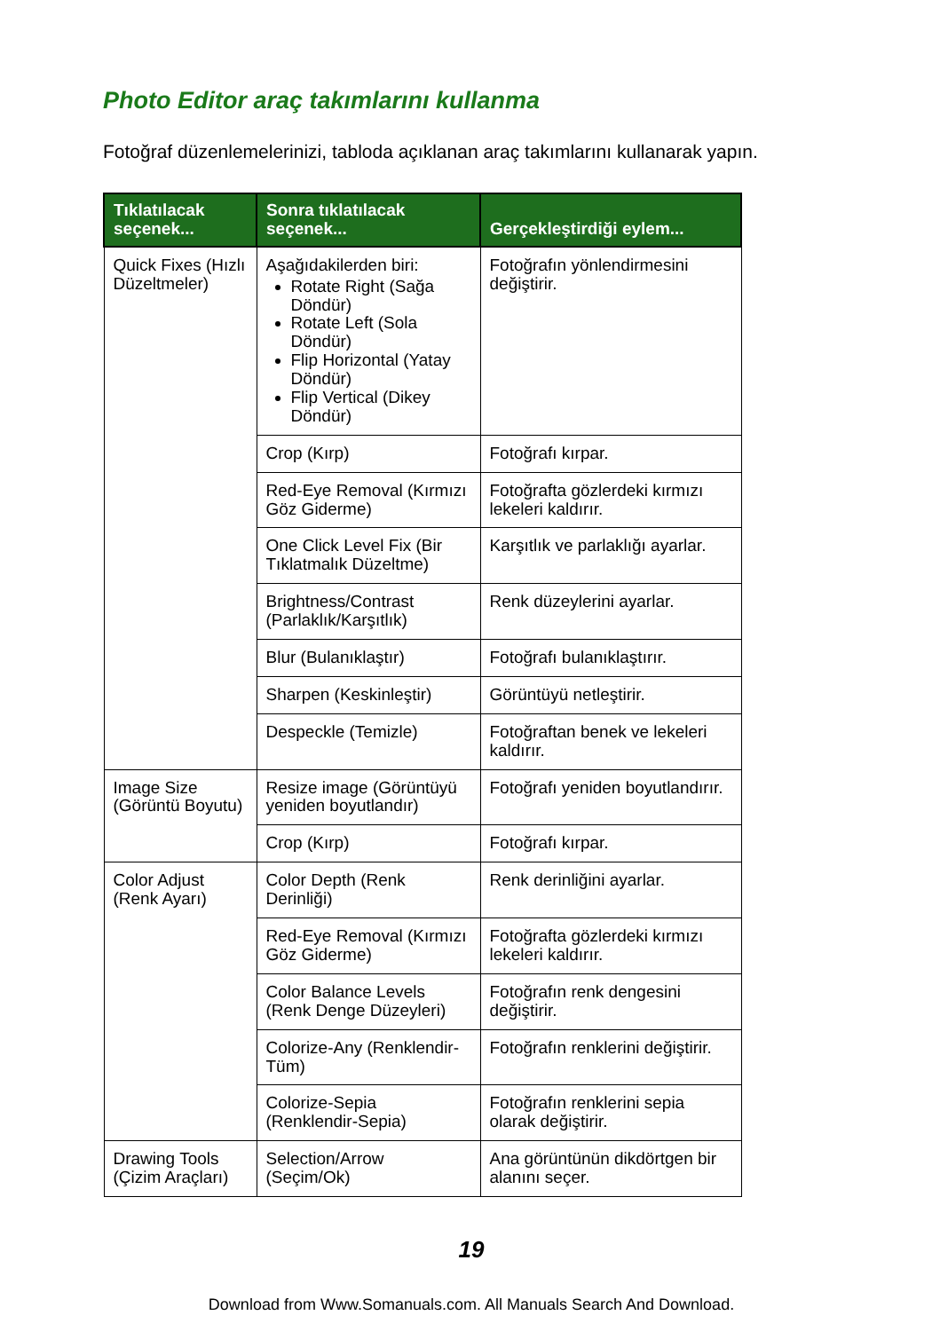Photo Editor araç takımlarını kullanma
Fotoğraf düzenlemelerinizi, tabloda açıklanan araç takımlarını kullanarak yapın.
| Tıklatılacak seçenek... | Sonra tıklatılacak seçenek... | Gerçekleştirdiği eylem... |
| --- | --- | --- |
| Quick Fixes (Hızlı Düzeltmeler) | Aşağıdakilerden biri: Rotate Right (Sağa Döndür) Rotate Left (Sola Döndür) Flip Horizontal (Yatay Döndür) Flip Vertical (Dikey Döndür) | Fotoğrafın yönlendirmesini değiştirir. |
| | Crop (Kırp) | Fotoğrafı kırpar. |
| | Red-Eye Removal (Kırmızı Göz Giderme) | Fotoğrafta gözlerdeki kırmızı lekeleri kaldırır. |
| | One Click Level Fix (Bir Tıklatmalık Düzeltme) | Karşıtlık ve parlaklığı ayarlar. |
| | Brightness/Contrast (Parlaklık/Karşıtlık) | Renk düzeylerini ayarlar. |
| | Blur (Bulanıklaştır) | Fotoğrafı bulanıklaştırır. |
| | Sharpen (Keskinleştir) | Görüntüyü netleştirir. |
| | Despeckle (Temizle) | Fotoğraftan benek ve lekeleri kaldırır. |
| Image Size (Görüntü Boyutu) | Resize image (Görüntüyü yeniden boyutlandır) | Fotoğrafı yeniden boyutlandırır. |
| | Crop (Kırp) | Fotoğrafı kırpar. |
| Color Adjust (Renk Ayarı) | Color Depth (Renk Derinliği) | Renk derinliğini ayarlar. |
| | Red-Eye Removal (Kırmızı Göz Giderme) | Fotoğrafta gözlerdeki kırmızı lekeleri kaldırır. |
| | Color Balance Levels (Renk Denge Düzeyleri) | Fotoğrafın renk dengesini değiştirir. |
| | Colorize-Any (Renklendir-Tüm) | Fotoğrafın renklerini değiştirir. |
| | Colorize-Sepia (Renklendir-Sepia) | Fotoğrafın renklerini sepia olarak değiştirir. |
| Drawing Tools (Çizim Araçları) | Selection/Arrow (Seçim/Ok) | Ana görüntünün dikdörtgen bir alanını seçer. |
19
Download from Www.Somanuals.com. All Manuals Search And Download.